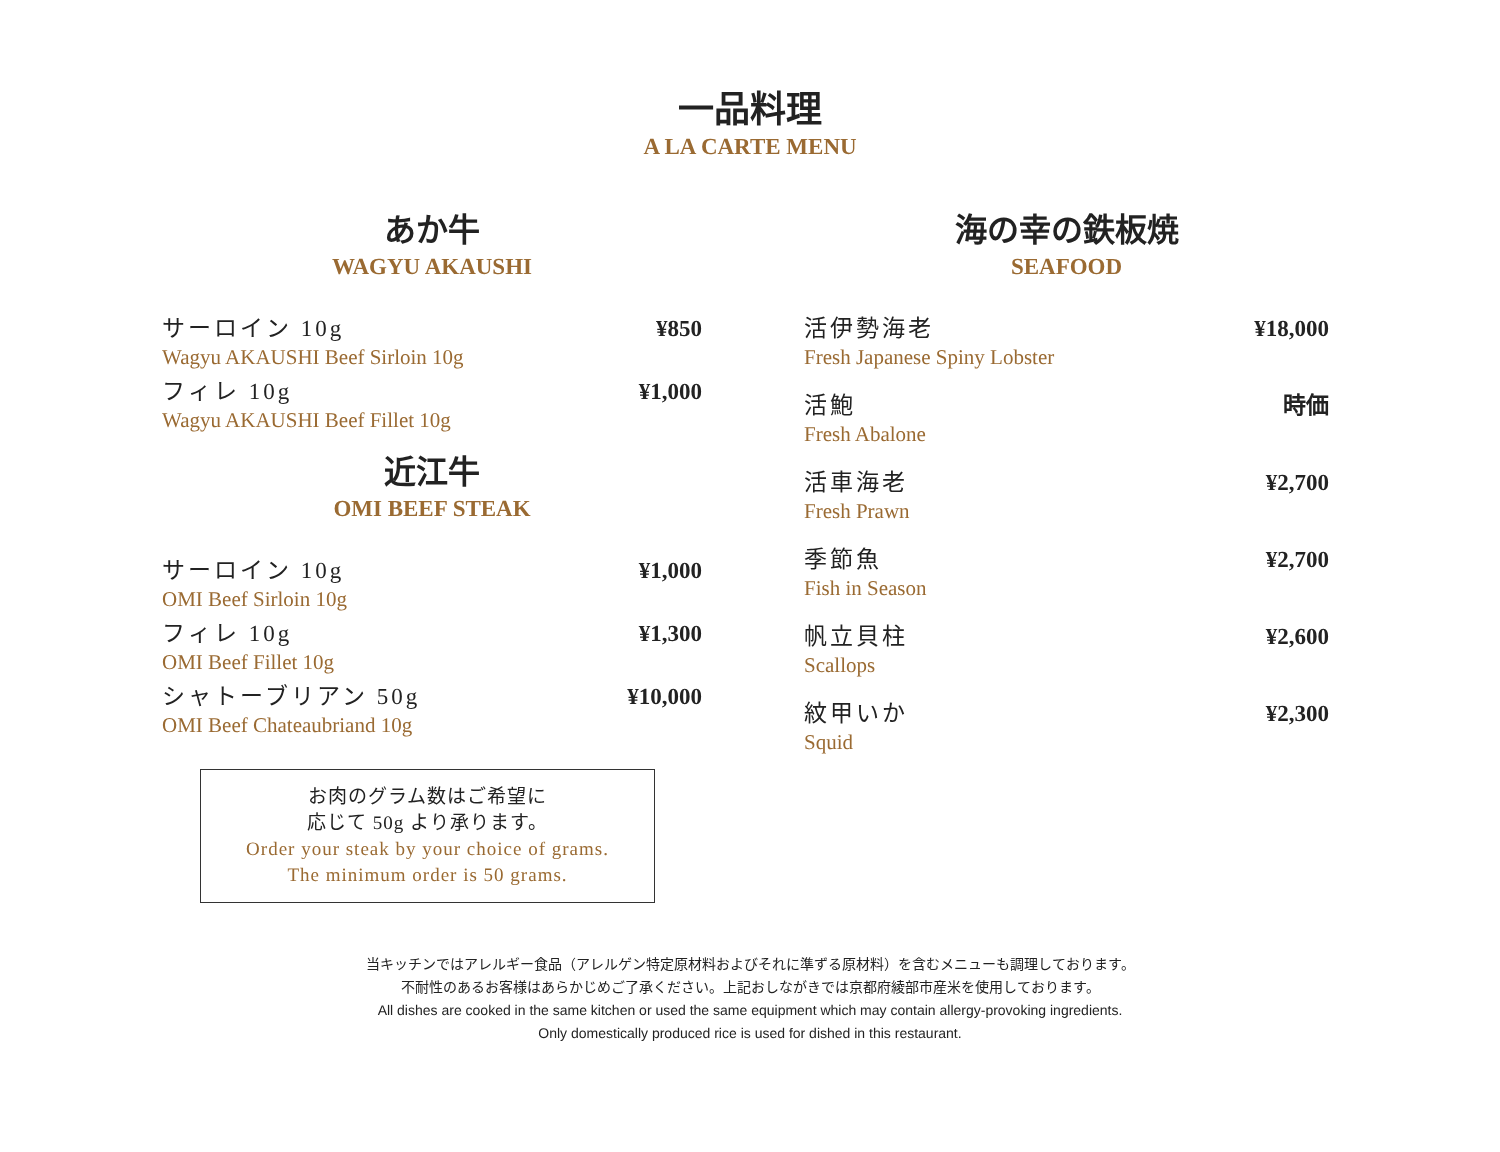一品料理
A LA CARTE MENU
あか牛
WAGYU AKAUSHI
サーロイン 10g ¥850
Wagyu AKAUSHI Beef Sirloin 10g
フィレ 10g ¥1,000
Wagyu AKAUSHI Beef Fillet 10g
近江牛
OMI BEEF STEAK
サーロイン 10g ¥1,000
OMI Beef Sirloin 10g
フィレ 10g ¥1,300
OMI Beef Fillet 10g
シャトーブリアン 50g ¥10,000
OMI Beef Chateaubriand 10g
お肉のグラム数はご希望に
応じて 50g より承ります。
Order your steak by your choice of grams.
The minimum order is 50 grams.
海の幸の鉄板焼
SEAFOOD
活伊勢海老 ¥18,000
Fresh Japanese Spiny Lobster
活鮑 時価
Fresh Abalone
活車海老 ¥2,700
Fresh Prawn
季節魚 ¥2,700
Fish in Season
帆立貝柱 ¥2,600
Scallops
紋甲いか ¥2,300
Squid
当キッチンではアレルギー食品（アレルゲン特定原材料およびそれに準ずる原材料）を含むメニューも調理しております。
不耐性のあるお客様はあらかじめご了承ください。上記おしながきでは京都府綾部市産米を使用しております。
All dishes are cooked in the same kitchen or used the same equipment which may contain allergy-provoking ingredients.
Only domestically produced rice is used for dished in this restaurant.